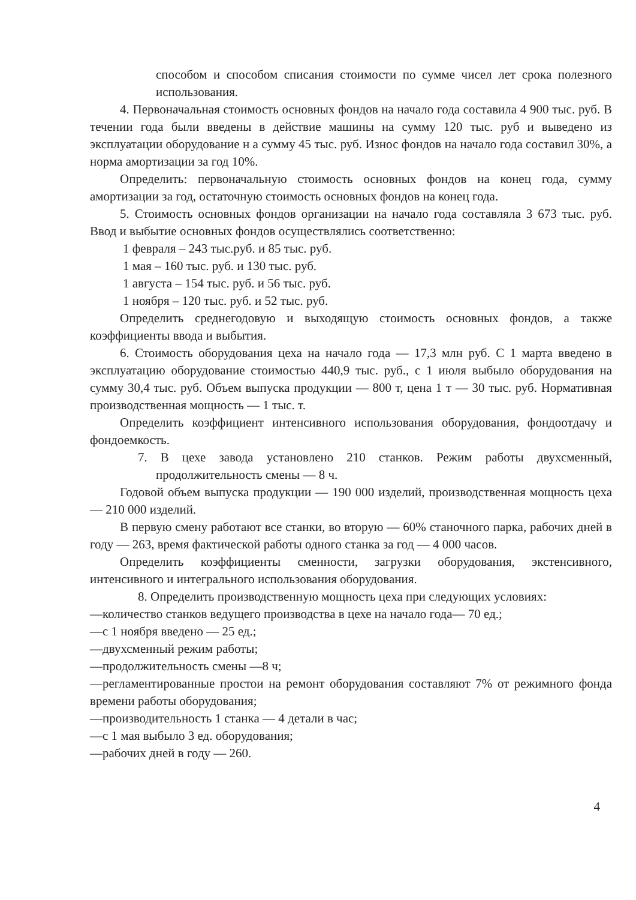способом и способом списания стоимости по сумме чисел лет срока полезного использования.
4. Первоначальная стоимость основных фондов на начало года составила 4 900 тыс. руб. В течении года были введены в действие машины на сумму 120 тыс. руб и выведено из эксплуатации оборудование н а сумму 45 тыс. руб. Износ фондов на начало года составил 30%, а норма амортизации за год 10%.
Определить: первоначальную стоимость основных фондов на конец года, сумму амортизации за год, остаточную стоимость основных фондов на конец года.
5. Стоимость основных фондов организации на начало года составляла 3 673 тыс. руб. Ввод и выбытие основных фондов осуществлялись соответственно:
1 февраля – 243 тыс.руб. и 85 тыс. руб.
1 мая – 160 тыс. руб. и 130 тыс. руб.
1 августа – 154 тыс. руб. и 56 тыс. руб.
1 ноября – 120 тыс. руб. и 52 тыс. руб.
Определить среднегодовую и выходящую стоимость основных фондов, а также коэффициенты ввода и выбытия.
6. Стоимость оборудования цеха на начало года — 17,3 млн руб. С 1 марта введено в эксплуатацию оборудование стоимостью 440,9 тыс. руб., с 1 июля выбыло оборудования на сумму 30,4 тыс. руб. Объем выпуска продукции — 800 т, цена 1 т — 30 тыс. руб. Нормативная производственная мощность — 1 тыс. т.
Определить коэффициент интенсивного использования оборудования, фондоотдачу и фондоемкость.
7. В цехе завода установлено 210 станков. Режим работы двухсменный, продолжительность смены — 8 ч.
Годовой объем выпуска продукции — 190 000 изделий, производственная мощность цеха — 210 000 изделий.
В первую смену работают все станки, во вторую — 60% станочного парка, рабочих дней в году — 263, время фактической работы одного станка за год — 4 000 часов.
Определить коэффициенты сменности, загрузки оборудования, экстенсивного, интенсивного и интегрального использования оборудования.
8. Определить производственную мощность цеха при следующих условиях:
—количество станков ведущего производства в цехе на начало года— 70 ед.;
—с 1 ноября введено — 25 ед.;
—двухсменный режим работы;
—продолжительность смены —8 ч;
—регламентированные простои на ремонт оборудования составляют 7% от режимного фонда времени работы оборудования;
—производительность 1 станка — 4 детали в час;
—с 1 мая выбыло 3 ед. оборудования;
—рабочих дней в году — 260.
4